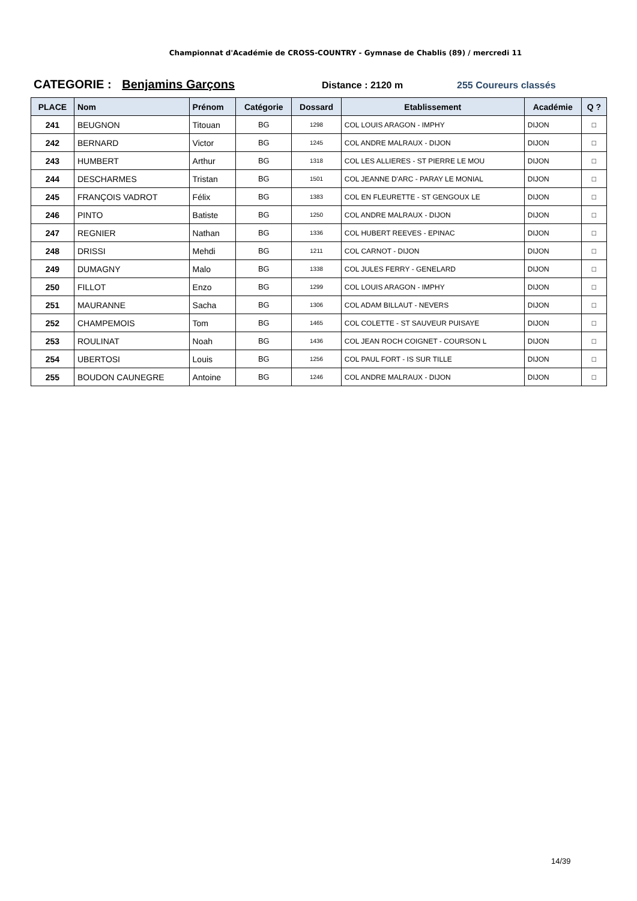Championnat d'Académie de CROSS-COUNTRY - Gymnase de Chablis (89) / mercredi 11
CATEGORIE : Benjamins Garçons
Distance : 2120 m 255 Coureurs classés
| PLACE | Nom | Prénom | Catégorie | Dossard | Etablissement | Académie | Q ? |
| --- | --- | --- | --- | --- | --- | --- | --- |
| 241 | BEUGNON | Titouan | BG | 1298 | COL LOUIS ARAGON - IMPHY | DIJON | □ |
| 242 | BERNARD | Victor | BG | 1245 | COL ANDRE MALRAUX - DIJON | DIJON | □ |
| 243 | HUMBERT | Arthur | BG | 1318 | COL LES ALLIERES - ST PIERRE LE MOU | DIJON | □ |
| 244 | DESCHARMES | Tristan | BG | 1501 | COL JEANNE D'ARC - PARAY LE MONIAL | DIJON | □ |
| 245 | FRANÇOIS VADROT | Félix | BG | 1383 | COL EN FLEURETTE - ST GENGOUX LE | DIJON | □ |
| 246 | PINTO | Batiste | BG | 1250 | COL ANDRE MALRAUX - DIJON | DIJON | □ |
| 247 | REGNIER | Nathan | BG | 1336 | COL HUBERT REEVES - EPINAC | DIJON | □ |
| 248 | DRISSI | Mehdi | BG | 1211 | COL CARNOT - DIJON | DIJON | □ |
| 249 | DUMAGNY | Malo | BG | 1338 | COL JULES FERRY - GENELARD | DIJON | □ |
| 250 | FILLOT | Enzo | BG | 1299 | COL LOUIS ARAGON - IMPHY | DIJON | □ |
| 251 | MAURANNE | Sacha | BG | 1306 | COL ADAM BILLAUT - NEVERS | DIJON | □ |
| 252 | CHAMPEMOIS | Tom | BG | 1465 | COL COLETTE - ST SAUVEUR PUISAYE | DIJON | □ |
| 253 | ROULINAT | Noah | BG | 1436 | COL JEAN ROCH COIGNET - COURSON L | DIJON | □ |
| 254 | UBERTOSI | Louis | BG | 1256 | COL PAUL FORT - IS SUR TILLE | DIJON | □ |
| 255 | BOUDON CAUNEGRE | Antoine | BG | 1246 | COL ANDRE MALRAUX - DIJON | DIJON | □ |
14/39